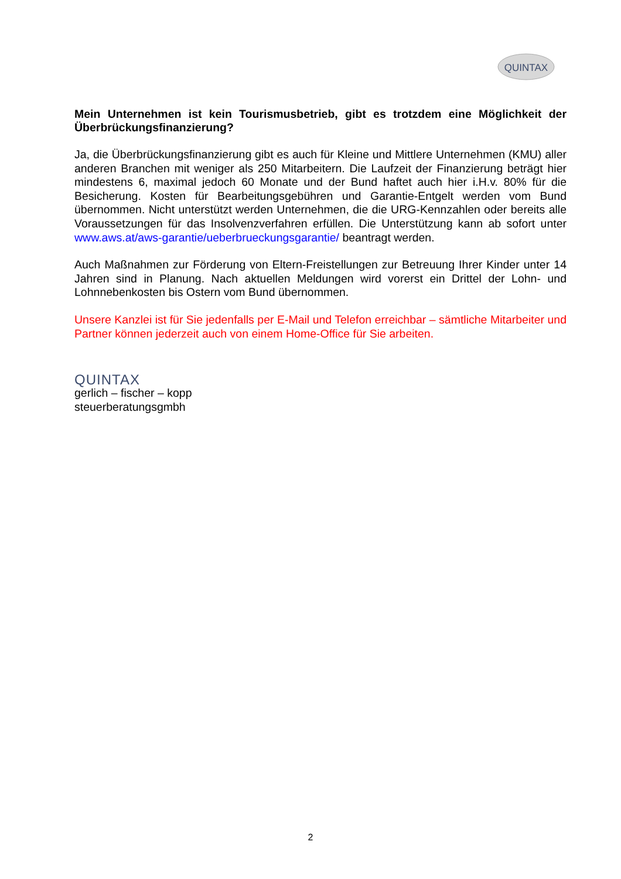QUINTAX
Mein Unternehmen ist kein Tourismusbetrieb, gibt es trotzdem eine Möglichkeit der Überbrückungsfinanzierung?
Ja, die Überbrückungsfinanzierung gibt es auch für Kleine und Mittlere Unternehmen (KMU) aller anderen Branchen mit weniger als 250 Mitarbeitern. Die Laufzeit der Finanzierung beträgt hier mindestens 6, maximal jedoch 60 Monate und der Bund haftet auch hier i.H.v. 80% für die Besicherung. Kosten für Bearbeitungsgebühren und Garantie-Entgelt werden vom Bund übernommen. Nicht unterstützt werden Unternehmen, die die URG-Kennzahlen oder bereits alle Voraussetzungen für das Insolvenzverfahren erfüllen. Die Unterstützung kann ab sofort unter www.aws.at/aws-garantie/ueberbrueckungsgarantie/ beantragt werden.
Auch Maßnahmen zur Förderung von Eltern-Freistellungen zur Betreuung Ihrer Kinder unter 14 Jahren sind in Planung. Nach aktuellen Meldungen wird vorerst ein Drittel der Lohn- und Lohnnebenkosten bis Ostern vom Bund übernommen.
Unsere Kanzlei ist für Sie jedenfalls per E-Mail und Telefon erreichbar – sämtliche Mitarbeiter und Partner können jederzeit auch von einem Home-Office für Sie arbeiten.
QUINTAX
gerlich – fischer – kopp
steuerberatungsgmbh
2